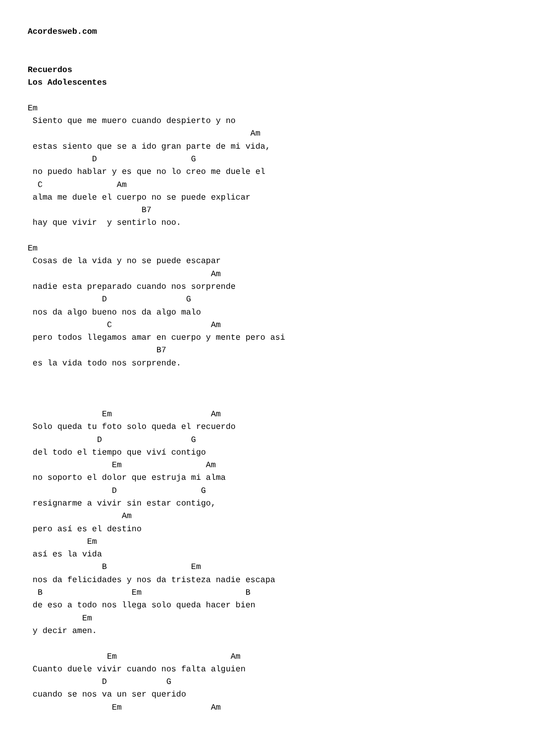Acordesweb.com


Recuerdos
Los Adolescentes

Em
 Siento que me muero cuando despierto y no
                                             Am
 estas siento que se a ido gran parte de mi vida,
             D                   G
 no puedo hablar y es que no lo creo me duele el
  C               Am
 alma me duele el cuerpo no se puede explicar
                       B7
 hay que vivir  y sentirlo noo.

Em
 Cosas de la vida y no se puede escapar
                                     Am
 nadie esta preparado cuando nos sorprende
               D                G
 nos da algo bueno nos da algo malo
                C                    Am
 pero todos llegamos amar en cuerpo y mente pero asi
                          B7
 es la vida todo nos sorprende.



               Em                    Am
 Solo queda tu foto solo queda el recuerdo
              D                  G
 del todo el tiempo que viví contigo
                 Em                 Am
 no soporto el dolor que estruja mi alma
                 D                 G
 resignarme a vivir sin estar contigo,
                   Am
 pero así es el destino
            Em
 así es la vida
               B                 Em
 nos da felicidades y nos da tristeza nadie escapa
  B                  Em                     B
 de eso a todo nos llega solo queda hacer bien
           Em
 y decir amen.

                Em                       Am
 Cuanto duele vivir cuando nos falta alguien
               D            G
 cuando se nos va un ser querido
                 Em                  Am